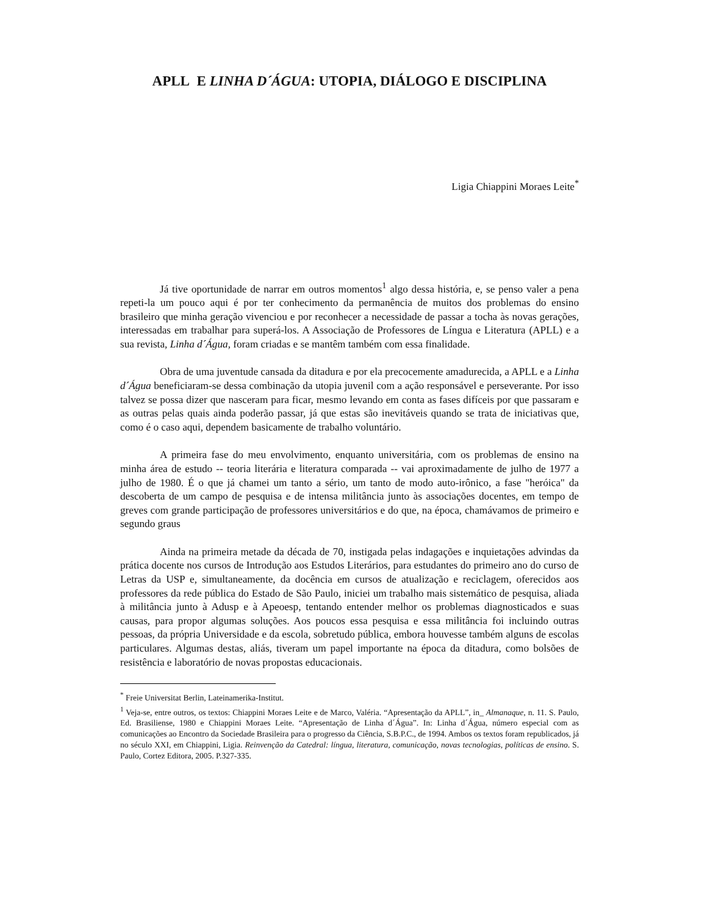APLL E LINHA D´ÁGUA: UTOPIA, DIÁLOGO E DISCIPLINA
Ligia Chiappini Moraes Leite<sup>*</sup>
Já tive oportunidade de narrar em outros momentos<sup>1</sup> algo dessa história, e, se penso valer a pena repeti-la um pouco aqui é por ter conhecimento da permanência de muitos dos problemas do ensino brasileiro que minha geração vivenciou e por reconhecer a necessidade de passar a tocha às novas gerações, interessadas em trabalhar para superá-los. A Associação de Professores de Língua e Literatura (APLL) e a sua revista, Linha d´Água, foram criadas e se mantêm também com essa finalidade.
Obra de uma juventude cansada da ditadura e por ela precocemente amadurecida, a APLL e a Linha d´Água beneficiaram-se dessa combinação da utopia juvenil com a ação responsável e perseverante. Por isso talvez se possa dizer que nasceram para ficar, mesmo levando em conta as fases difíceis por que passaram e as outras pelas quais ainda poderão passar, já que estas são inevitáveis quando se trata de iniciativas que, como é o caso aqui, dependem basicamente de trabalho voluntário.
A primeira fase do meu envolvimento, enquanto universitária, com os problemas de ensino na minha área de estudo -- teoria literária e literatura comparada -- vai aproximadamente de julho de 1977 a julho de 1980. É o que já chamei um tanto a sério, um tanto de modo auto-irônico, a fase "heróica" da descoberta de um campo de pesquisa e de intensa militância junto às associações docentes, em tempo de greves com grande participação de professores universitários e do que, na época, chamávamos de primeiro e segundo graus
Ainda na primeira metade da década de 70, instigada pelas indagações e inquietações advindas da prática docente nos cursos de Introdução aos Estudos Literários, para estudantes do primeiro ano do curso de Letras da USP e, simultaneamente, da docência em cursos de atualização e reciclagem, oferecidos aos professores da rede pública do Estado de São Paulo, iniciei um trabalho mais sistemático de pesquisa, aliada à militância junto à Adusp e à Apeoesp, tentando entender melhor os problemas diagnosticados e suas causas, para propor algumas soluções. Aos poucos essa pesquisa e essa militância foi incluindo outras pessoas, da própria Universidade e da escola, sobretudo pública, embora houvesse também alguns de escolas particulares. Algumas destas, aliás, tiveram um papel importante na época da ditadura, como bolsões de resistência e laboratório de novas propostas educacionais.
<sup>*</sup> Freie Universitat Berlin, Lateinamerika-Institut.
<sup>1</sup> Veja-se, entre outros, os textos: Chiappini Moraes Leite e de Marco, Valéria. “Apresentação da APLL”, in_ Almanaque, n. 11. S. Paulo, Ed. Brasiliense, 1980 e Chiappini Moraes Leite. “Apresentação de Linha d´Água”. In: Linha d´Água, número especial com as comunicações ao Encontro da Sociedade Brasileira para o progresso da Ciência, S.B.P.C., de 1994. Ambos os textos foram republicados, já no século XXI, em Chiappini, Ligia. Reinvenção da Catedral: língua, literatura, comunicação, novas tecnologias, políticas de ensino. S. Paulo, Cortez Editora, 2005. P.327-335.